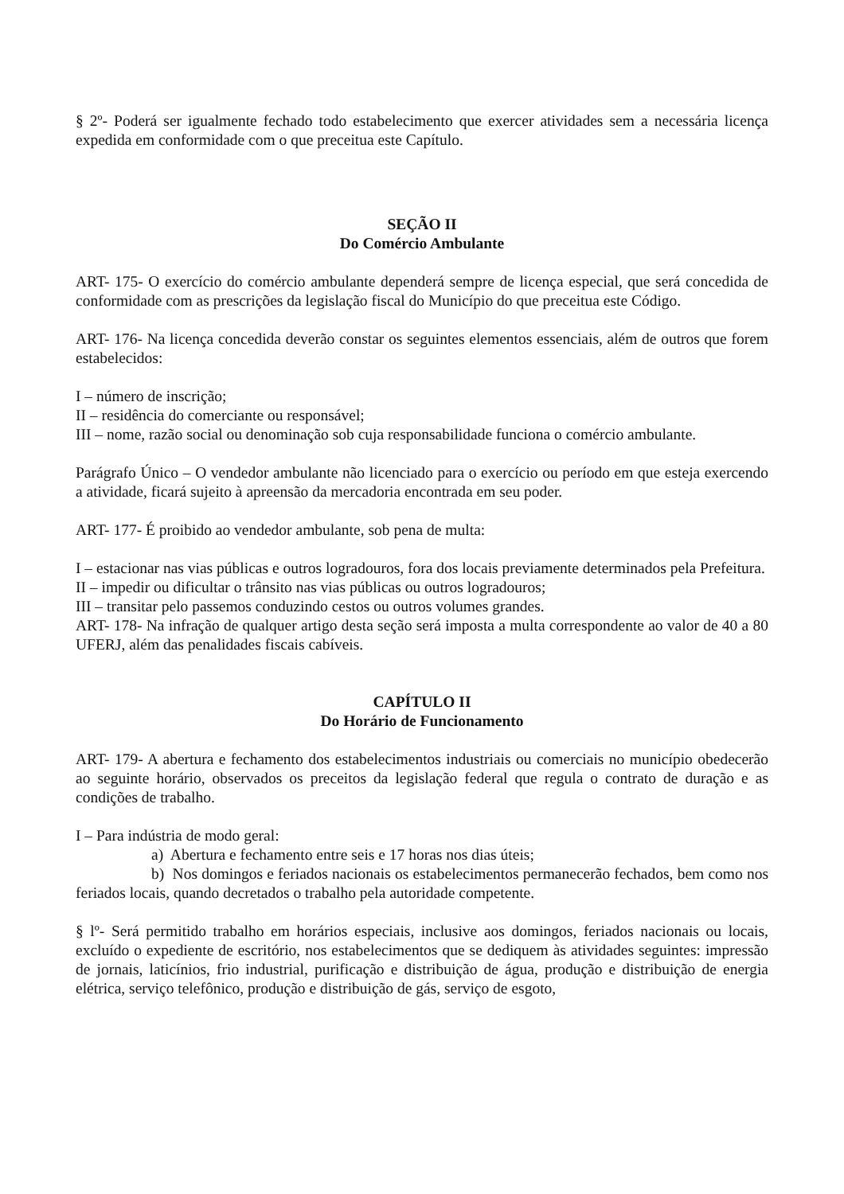§ 2º- Poderá ser igualmente fechado todo estabelecimento que exercer atividades sem a necessária licença expedida em conformidade com o que preceitua este Capítulo.
SEÇÃO II
Do Comércio Ambulante
ART- 175- O exercício do comércio ambulante dependerá sempre de licença especial, que será concedida de conformidade com as prescrições da legislação fiscal do Município do que preceitua este Código.
ART- 176- Na licença concedida deverão constar os seguintes elementos essenciais, além de outros que forem estabelecidos:
I – número de inscrição;
II – residência do comerciante ou responsável;
III – nome, razão social ou denominação sob cuja responsabilidade funciona o comércio ambulante.
Parágrafo Único – O vendedor ambulante não licenciado para o exercício ou período em que esteja exercendo a atividade, ficará sujeito à apreensão da mercadoria encontrada em seu poder.
ART- 177- É proibido ao vendedor ambulante, sob pena de multa:
I – estacionar nas vias públicas e outros logradouros, fora dos locais previamente determinados pela Prefeitura.
II – impedir ou dificultar o trânsito nas vias públicas ou outros logradouros;
III – transitar pelo passemos conduzindo cestos ou outros volumes grandes.
ART- 178- Na infração de qualquer artigo desta seção será imposta a multa correspondente ao valor de 40 a 80 UFERJ, além das penalidades fiscais cabíveis.
CAPÍTULO II
Do Horário de Funcionamento
ART- 179- A abertura e fechamento dos estabelecimentos industriais ou comerciais no município obedecerão ao seguinte horário, observados os preceitos da legislação federal que regula o contrato de duração e as condições de trabalho.
I – Para indústria de modo geral:
a) Abertura e fechamento entre seis e 17 horas nos dias úteis;
b) Nos domingos e feriados nacionais os estabelecimentos permanecerão fechados, bem como nos feriados locais, quando decretados o trabalho pela autoridade competente.
§ lº- Será permitido trabalho em horários especiais, inclusive aos domingos, feriados nacionais ou locais, excluído o expediente de escritório, nos estabelecimentos que se dediquem às atividades seguintes: impressão de jornais, laticínios, frio industrial, purificação e distribuição de água, produção e distribuição de energia elétrica, serviço telefônico, produção e distribuição de gás, serviço de esgoto,